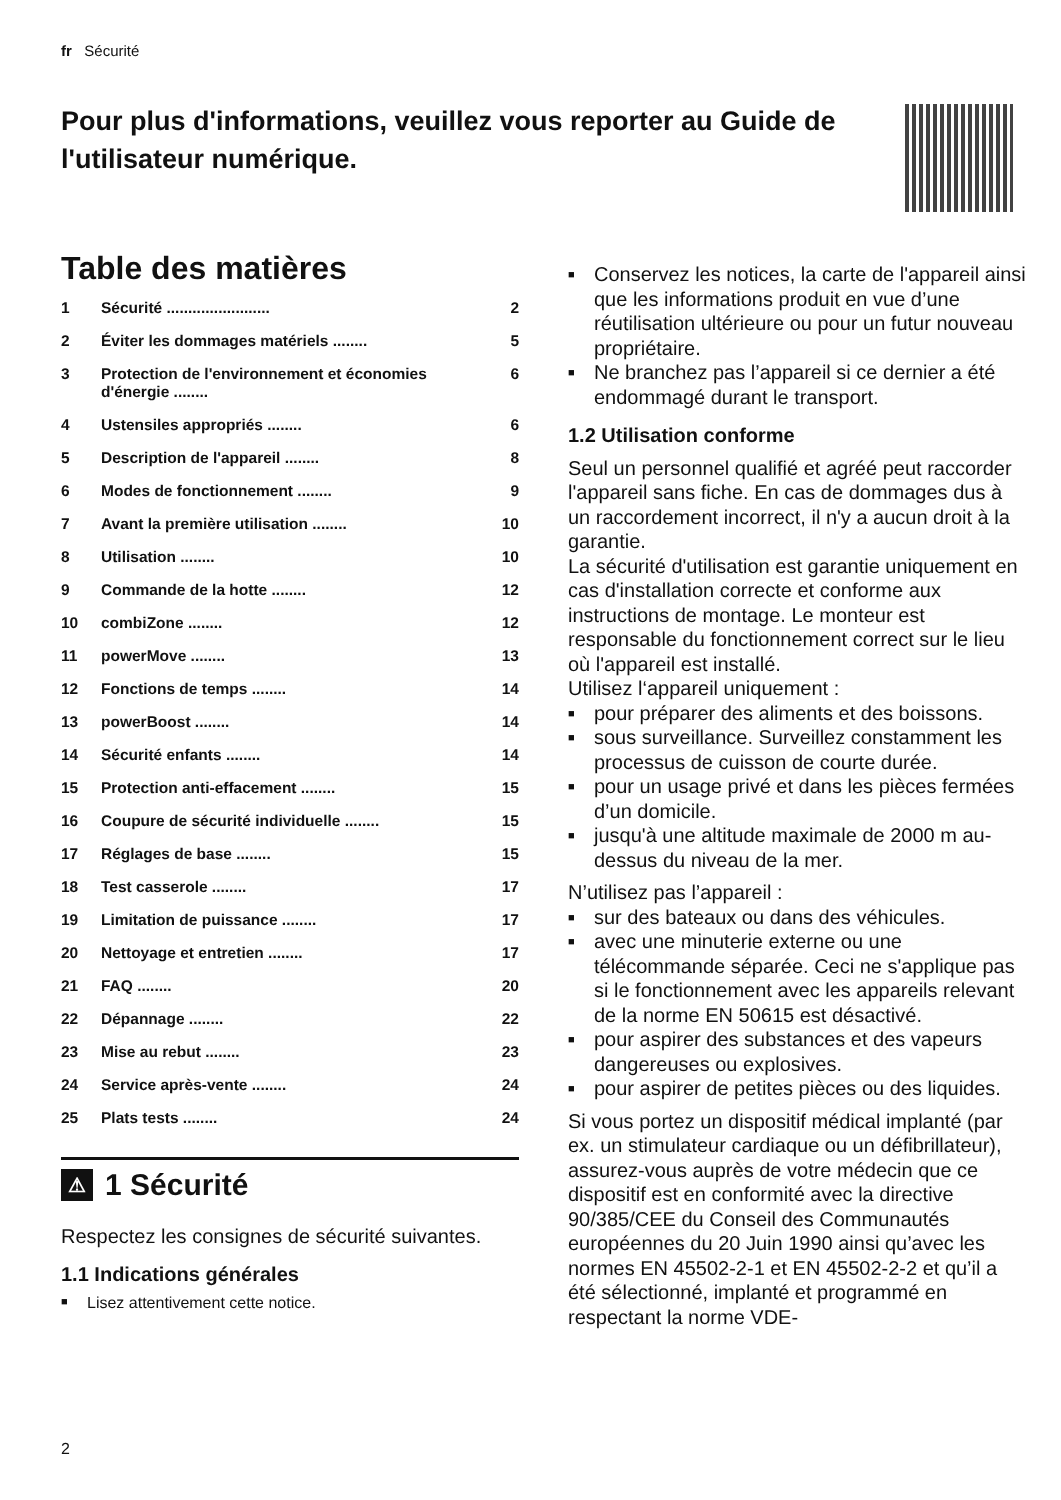fr Sécurité
Pour plus d'informations, veuillez vous reporter au Guide de l'utilisateur numérique.
Table des matières
1 Sécurité ........................ 2
2 Éviter les dommages matériels ........ 5
3 Protection de l'environnement et économies d'énergie ........ 6
4 Ustensiles appropriés ........ 6
5 Description de l'appareil ........ 8
6 Modes de fonctionnement ........ 9
7 Avant la première utilisation ........ 10
8 Utilisation ........ 10
9 Commande de la hotte ........ 12
10 combiZone ........ 12
11 powerMove ........ 13
12 Fonctions de temps ........ 14
13 powerBoost ........ 14
14 Sécurité enfants ........ 14
15 Protection anti-effacement ........ 15
16 Coupure de sécurité individuelle ........ 15
17 Réglages de base ........ 15
18 Test casserole ........ 17
19 Limitation de puissance ........ 17
20 Nettoyage et entretien ........ 17
21 FAQ ........ 20
22 Dépannage ........ 22
23 Mise au rebut ........ 23
24 Service après-vente ........ 24
25 Plats tests ........ 24
⚠ 1 Sécurité
Respectez les consignes de sécurité suivantes.
1.1 Indications générales
Lisez attentivement cette notice.
Conservez les notices, la carte de l'appareil ainsi que les informations produit en vue d’une réutilisation ultérieure ou pour un futur nouveau propriétaire.
Ne branchez pas l’appareil si ce dernier a été endommagé durant le transport.
1.2 Utilisation conforme
Seul un personnel qualifié et agréé peut raccorder l'appareil sans fiche. En cas de dommages dus à un raccordement incorrect, il n'y a aucun droit à la garantie.
La sécurité d'utilisation est garantie uniquement en cas d'installation correcte et conforme aux instructions de montage. Le monteur est responsable du fonctionnement correct sur le lieu où l'appareil est installé.
Utilisez l‘appareil uniquement :
pour préparer des aliments et des boissons.
sous surveillance. Surveillez constamment les processus de cuisson de courte durée.
pour un usage privé et dans les pièces fermées d’un domicile.
jusqu'à une altitude maximale de 2000 m au-dessus du niveau de la mer.
N’utilisez pas l’appareil :
sur des bateaux ou dans des véhicules.
avec une minuterie externe ou une télécommande séparée. Ceci ne s'applique pas si le fonctionnement avec les appareils relevant de la norme EN 50615 est désactivé.
pour aspirer des substances et des vapeurs dangereuses ou explosives.
pour aspirer de petites pièces ou des liquides.
Si vous portez un dispositif médical implanté (par ex. un stimulateur cardiaque ou un défibrillateur), assurez-vous auprès de votre médecin que ce dispositif est en conformité avec la directive 90/385/CEE du Conseil des Communautés européennes du 20 Juin 1990 ainsi qu’avec les normes EN 45502-2-1 et EN 45502-2-2 et qu’il a été sélectionné, implanté et programmé en respectant la norme VDE-
2